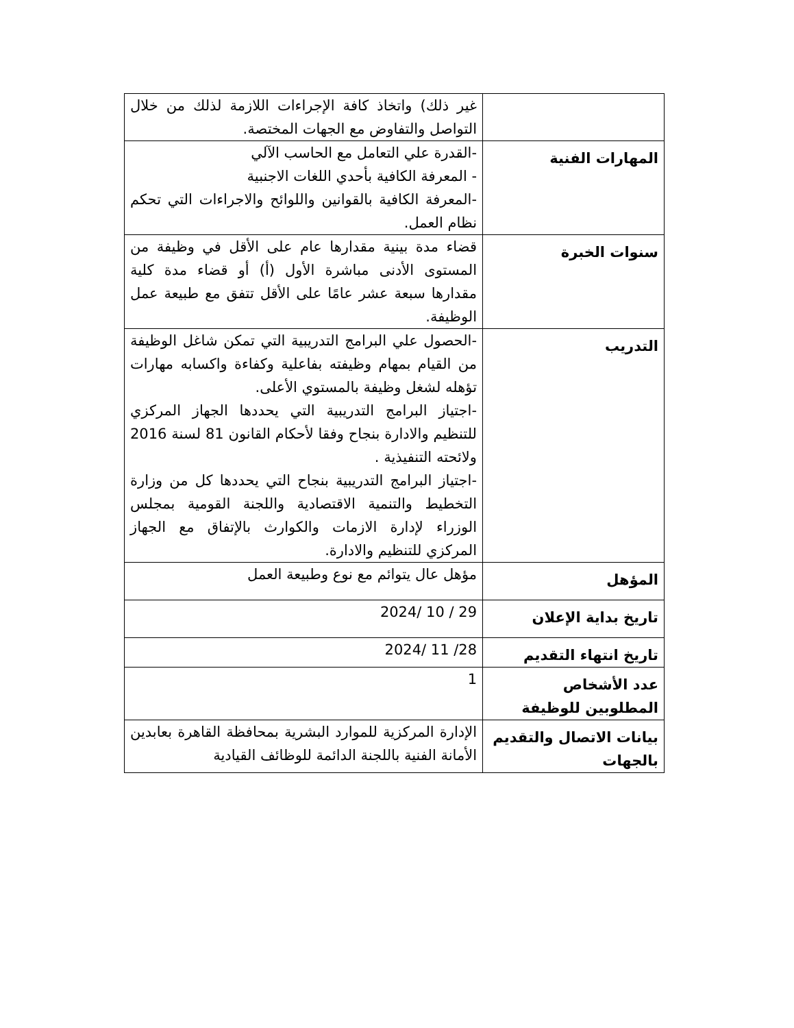| | غير ذلك) واتخاذ كافة الإجراءات اللازمة لذلك من خلال التواصل والتفاوض مع الجهات المختصة. |
| المهارات الفنية | -القدرة علي التعامل مع الحاسب الآلي - المعرفة الكافية بأحدي اللغات الاجنبية -المعرفة الكافية بالقوانين واللوائح والاجراءات التي تحكم نظام العمل. |
| سنوات الخبرة | قضاء مدة بينية مقدارها عام على الأقل في وظيفة من المستوى الأدنى مباشرة الأول (أ) أو قضاء مدة كلية مقدارها سبعة عشر عامًا على الأقل تتفق مع طبيعة عمل الوظيفة. |
| التدريب | -الحصول علي البرامج التدريبية التي تمكن شاغل الوظيفة من القيام بمهام وظيفته بفاعلية وكفاءة واكسابه مهارات تؤهله لشغل وظيفة بالمستوي الأعلى. -اجتياز البرامج التدريبية التي يحددها الجهاز المركزي للتنظيم والادارة بنجاح وفقا لأحكام القانون 81 لسنة 2016 ولائحته التنفيذية . -اجتياز البرامج التدريبية بنجاح التي يحددها كل من وزارة التخطيط والتنمية الاقتصادية واللجنة القومية بمجلس الوزراء لإدارة الازمات والكوارث بالإتفاق مع الجهاز المركزي للتنظيم والادارة. |
| المؤهل | مؤهل عال يتوائم مع نوع وطبيعة العمل |
| تاريخ بداية الإعلان | 29 / 10 /2024 |
| تاريخ انتهاء التقديم | 28/ 11 /2024 |
| عدد الأشخاص المطلوبين للوظيفة | 1 |
| بيانات الاتصال والتقديم بالجهات | الإدارة المركزية للموارد البشرية بمحافظة القاهرة بعابدين الأمانة الفنية باللجنة الدائمة للوظائف القيادية |